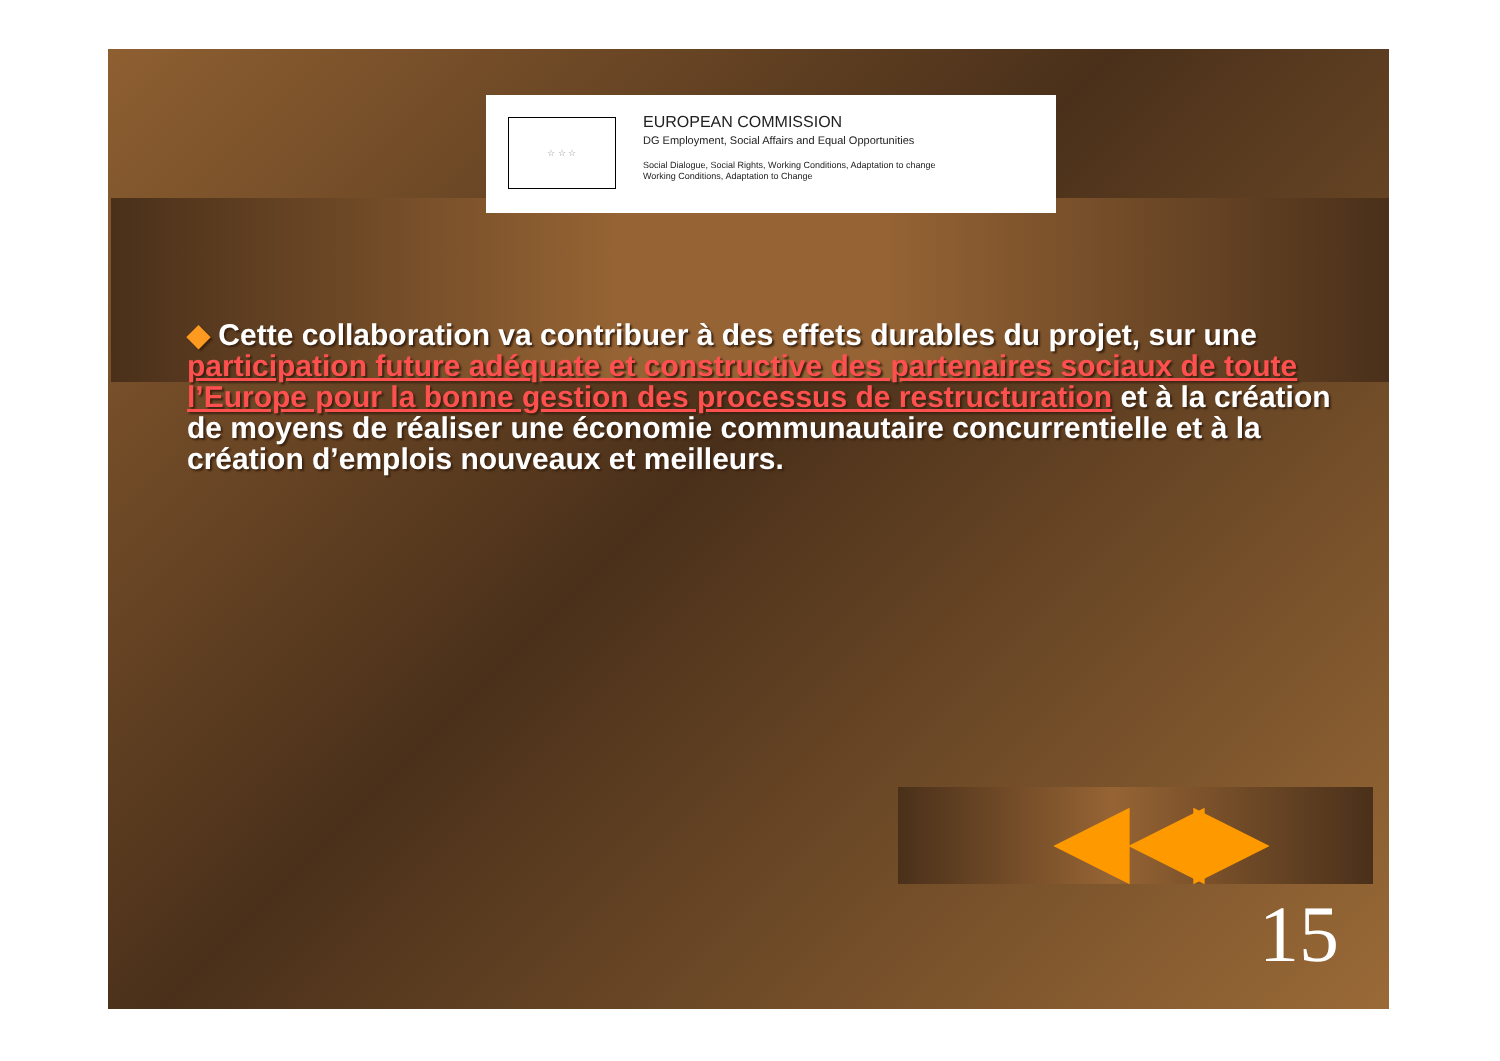☆ ☆ ☆
EUROPEAN COMMISSION
DG Employment, Social Affairs and Equal Opportunities
Social Dialogue, Social Rights, Working Conditions, Adaptation to change
Working Conditions, Adaptation to Change
◆ Cette collaboration va contribuer à des effets durables du projet, sur une participation future adéquate et constructive des partenaires sociaux de toute l’Europe pour la bonne gestion des processus de restructuration et à la création de moyens de réaliser une économie communautaire concurrentielle et à la création d’emplois nouveaux et meilleurs.
◀ ◀ ▶
15